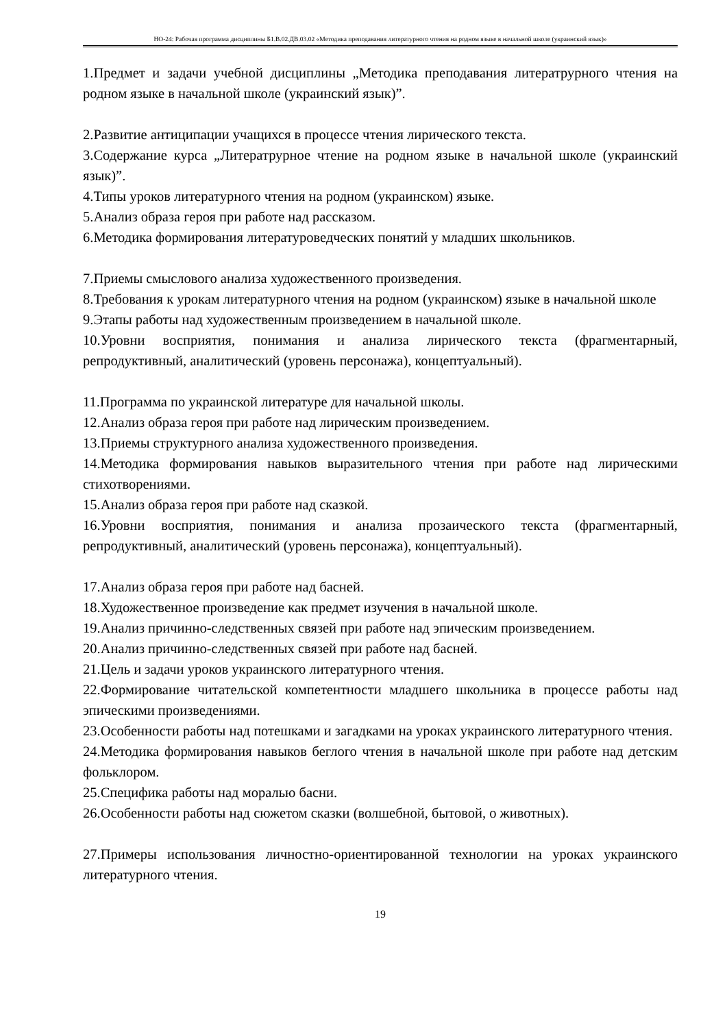НО-24: Рабочая программа дисциплины Б1.В.02.ДВ.03.02 «Методика преподавания литературного чтения на родном языке в начальной школе (украинский язык)»
1.Предмет и задачи учебной дисциплины „Методика преподавания литератрурного чтения на родном языке в начальной школе (украинский язык)”.
2.Развитие антиципации учащихся в процессе чтения лирического текста.
3.Содержание курса „Литератрурное чтение на родном языке в начальной школе (украинский язык)”.
4.Типы уроков литературного чтения на родном (украинском) языке.
5.Анализ образа героя при работе над рассказом.
6.Методика формирования литературоведческих понятий у младших школьников.
7.Приемы смыслового анализа художественного произведения.
8.Требования к урокам литературного чтения на родном (украинском) языке в начальной школе
9.Этапы работы над художественным произведением в начальной школе.
10.Уровни восприятия, понимания и анализа лирического текста (фрагментарный, репродуктивный, аналитический (уровень персонажа), концептуальный).
11.Программа по украинской литературе для начальной школы.
12.Анализ образа героя при работе над лирическим произведением.
13.Приемы структурного анализа художественного произведения.
14.Методика формирования навыков выразительного чтения при работе над лирическими стихотворениями.
15.Анализ образа героя при работе над сказкой.
16.Уровни восприятия, понимания и анализа прозаического текста (фрагментарный, репродуктивный, аналитический (уровень персонажа), концептуальный).
17.Анализ образа героя при работе над басней.
18.Художественное произведение как предмет изучения в начальной школе.
19.Анализ причинно-следственных связей при работе над эпическим произведением.
20.Анализ причинно-следственных связей при работе над басней.
21.Цель и задачи уроков украинского литературного чтения.
22.Формирование читательской компетентности младшего школьника в процессе работы над эпическими произведениями.
23.Особенности работы над потешками и загадками на уроках украинского литературного чтения.
24.Методика формирования навыков беглого чтения в начальной школе при работе над детским фольклором.
25.Специфика работы над моралью басни.
26.Особенности работы над сюжетом сказки (волшебной, бытовой, о животных).
27.Примеры использования личностно-ориентированной технологии на уроках украинского литературного чтения.
19